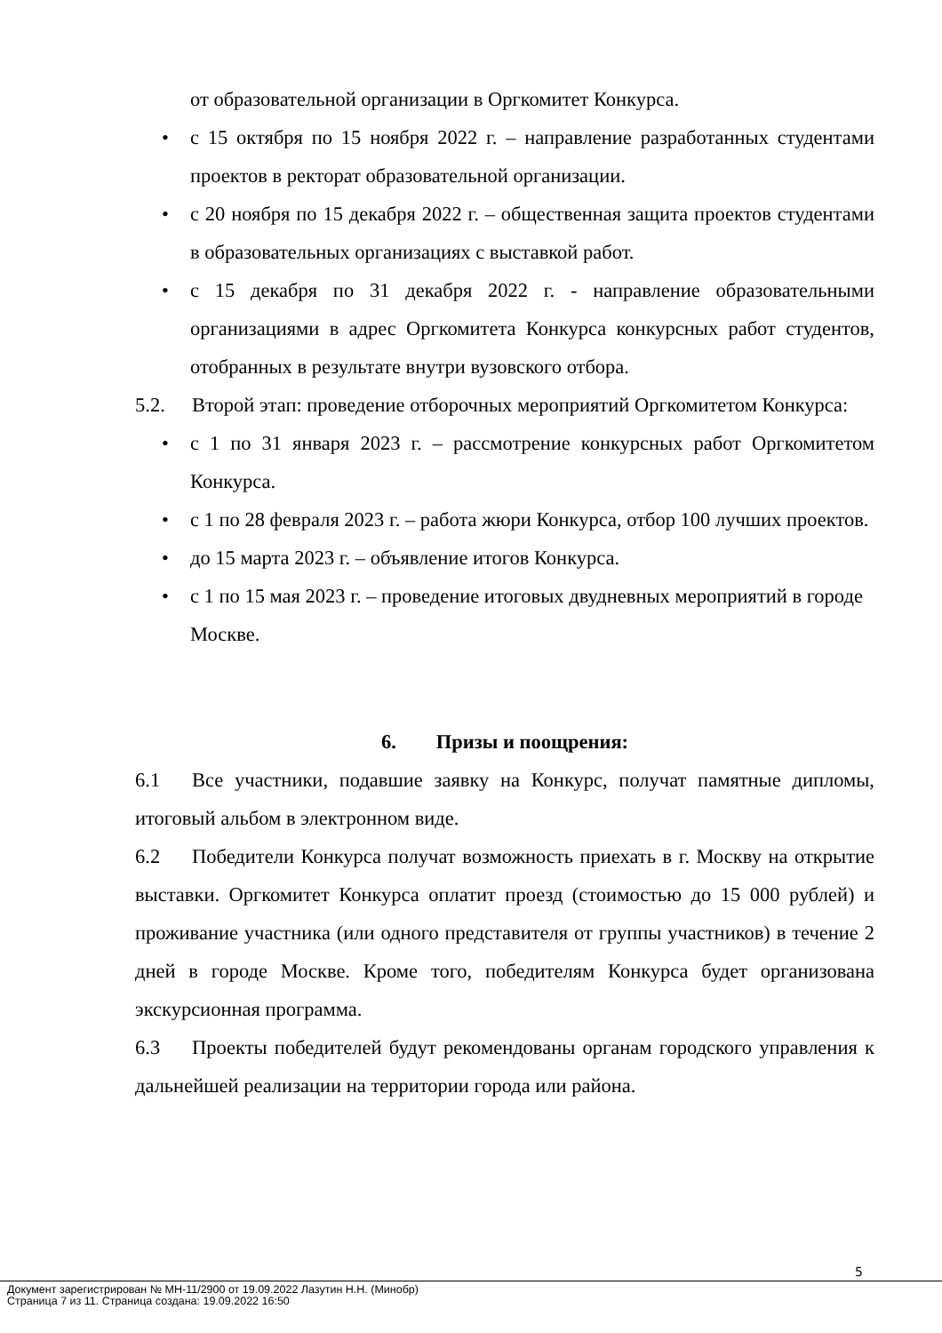от образовательной организации в Оргкомитет Конкурса.
• с 15 октября по 15 ноября 2022 г. – направление разработанных студентами проектов в ректорат образовательной организации.
• с 20 ноября по 15 декабря 2022 г. – общественная защита проектов студентами в образовательных организациях с выставкой работ.
• с 15 декабря по 31 декабря 2022 г. - направление образовательными организациями в адрес Оргкомитета Конкурса конкурсных работ студентов, отобранных в результате внутри вузовского отбора.
5.2. Второй этап: проведение отборочных мероприятий Оргкомитетом Конкурса:
• с 1 по 31 января 2023 г. – рассмотрение конкурсных работ Оргкомитетом Конкурса.
• с 1 по 28 февраля 2023 г. – работа жюри Конкурса, отбор 100 лучших проектов.
• до 15 марта 2023 г. – объявление итогов Конкурса.
• с 1 по 15 мая 2023 г. – проведение итоговых двудневных мероприятий в городе Москве.
6. Призы и поощрения:
6.1 Все участники, подавшие заявку на Конкурс, получат памятные дипломы, итоговый альбом в электронном виде.
6.2 Победители Конкурса получат возможность приехать в г. Москву на открытие выставки. Оргкомитет Конкурса оплатит проезд (стоимостью до 15 000 рублей) и проживание участника (или одного представителя от группы участников) в течение 2 дней в городе Москве. Кроме того, победителям Конкурса будет организована экскурсионная программа.
6.3 Проекты победителей будут рекомендованы органам городского управления к дальнейшей реализации на территории города или района.
5
Документ зарегистрирован № МН-11/2900 от 19.09.2022 Лазутин Н.Н. (Минобр)
Страница 7 из 11. Страница создана: 19.09.2022 16:50